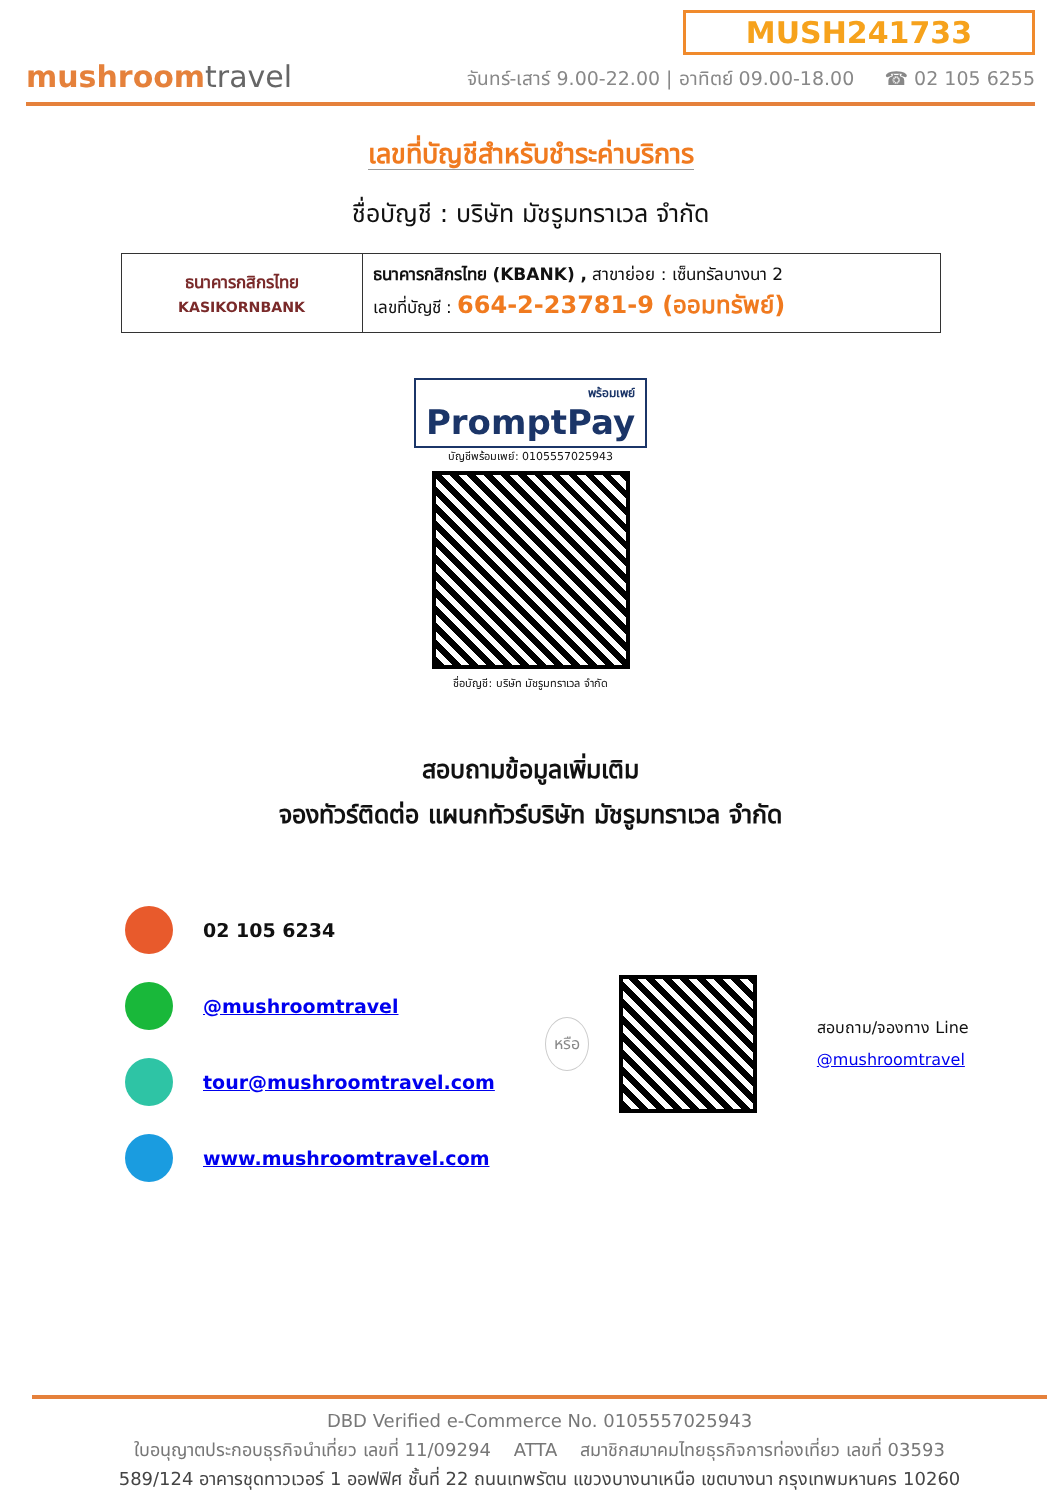mushroomtravel
MUSH241733
จันทร์-เสาร์ 9.00-22.00 | อาทิตย์ 09.00-18.00 ☎ 02 105 6255
เลขที่บัญชีสำหรับชำระค่าบริการ
ชื่อบัญชี : บริษัท มัชรูมทราเวล จำกัด
| ธนาคารกสิกรไทย KASIKORNBANK | ธนาคารกสิกรไทย (KBANK) , สาขาย่อย : เซ็นทรัลบางนา 2 เลขที่บัญชี : 664-2-23781-9 (ออมทรัพย์) |
พร้อมเพย์ PromptPay
บัญชีพร้อมเพย์: 0105557025943
ชื่อบัญชี: บริษัท มัชรูมทราเวล จำกัด
สอบถามข้อมูลเพิ่มเติม
จองทัวร์ติดต่อ แผนกทัวร์บริษัท มัชรูมทราเวล จำกัด
02 105 6234
@mushroomtravel
tour@mushroomtravel.com
www.mushroomtravel.com
หรือ
สอบถาม/จองทาง Line
@mushroomtravel
DBD Verified e-Commerce No. 0105557025943
ใบอนุญาตประกอบธุรกิจนำเที่ยว เลขที่ 11/09294 ATTA สมาชิกสมาคมไทยธุรกิจการท่องเที่ยว เลขที่ 03593
589/124 อาคารชุดทาวเวอร์ 1 ออฟฟิศ ชั้นที่ 22 ถนนเทพรัตน แขวงบางนาเหนือ เขตบางนา กรุงเทพมหานคร 10260